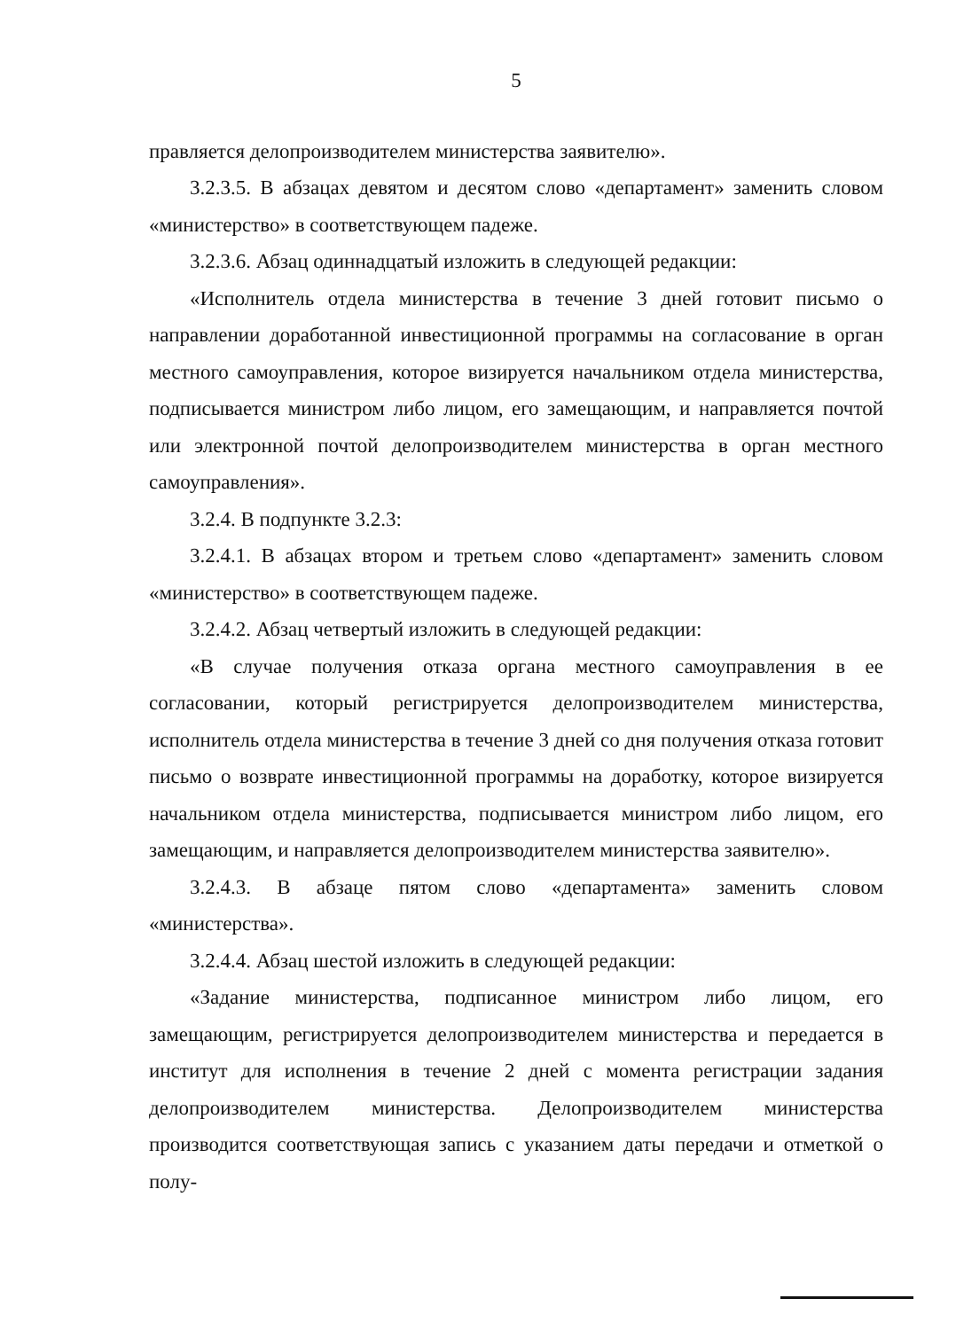5
правляется делопроизводителем министерства заявителю».
3.2.3.5. В абзацах девятом и десятом слово «департамент» заменить словом «министерство» в соответствующем падеже.
3.2.3.6. Абзац одиннадцатый изложить в следующей редакции:
«Исполнитель отдела министерства в течение 3 дней готовит письмо о направлении доработанной инвестиционной программы на согласование в орган местного самоуправления, которое визируется начальником отдела министерства, подписывается министром либо лицом, его замещающим, и направляется почтой или электронной почтой делопроизводителем министерства в орган местного самоуправления».
3.2.4. В подпункте 3.2.3:
3.2.4.1. В абзацах втором и третьем слово «департамент» заменить словом «министерство» в соответствующем падеже.
3.2.4.2. Абзац четвертый изложить в следующей редакции:
«В случае получения отказа органа местного самоуправления в ее согласовании, который регистрируется делопроизводителем министерства, исполнитель отдела министерства в течение 3 дней со дня получения отказа готовит письмо о возврате инвестиционной программы на доработку, которое визируется начальником отдела министерства, подписывается министром либо лицом, его замещающим, и направляется делопроизводителем министерства заявителю».
3.2.4.3. В абзаце пятом слово «департамента» заменить словом «министерства».
3.2.4.4. Абзац шестой изложить в следующей редакции:
«Задание министерства, подписанное министром либо лицом, его замещающим, регистрируется делопроизводителем министерства и передается в институт для исполнения в течение 2 дней с момента регистрации задания делопроизводителем министерства. Делопроизводителем министерства производится соответствующая запись с указанием даты передачи и отметкой о полу-